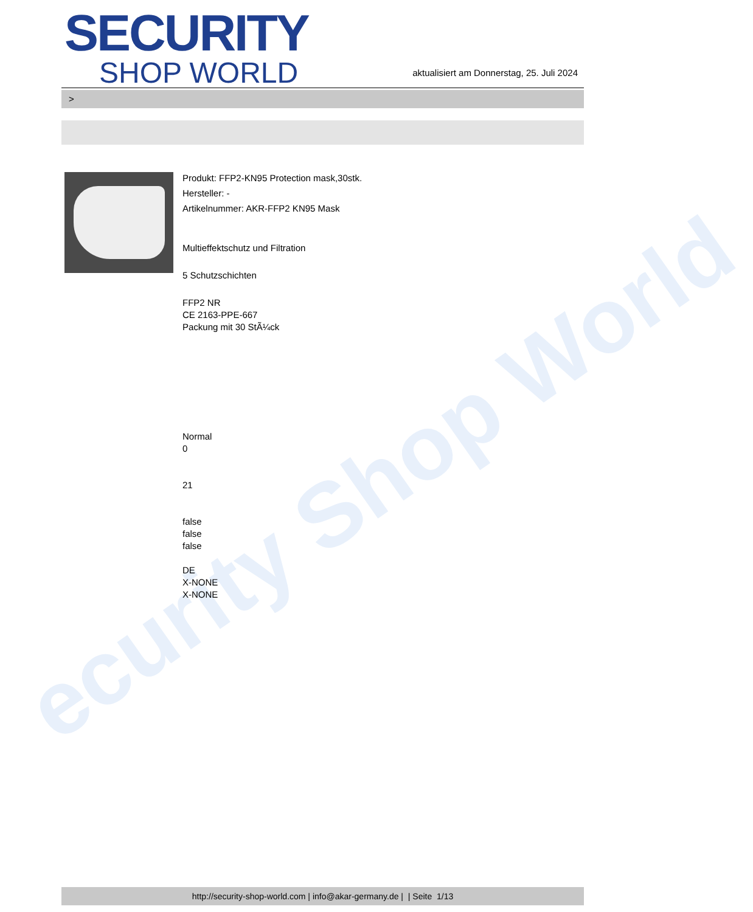ecurity Shop World
SECURITY
SHOP WORLD
aktualisiert am Donnerstag, 25. Juli 2024
>
Produkt: FFP2-KN95 Protection mask,30stk.
Hersteller: -
Artikelnummer: AKR-FFP2 KN95 Mask
Multieffektschutz und Filtration
5 Schutzschichten
FFP2 NR
CE 2163-PPE-667
Packung mit 30 StÃ¼ck
Normal
0
21
false
false
false
DE
X-NONE
X-NONE
http://security-shop-world.com | info@akar-germany.de | | Seite 1/13